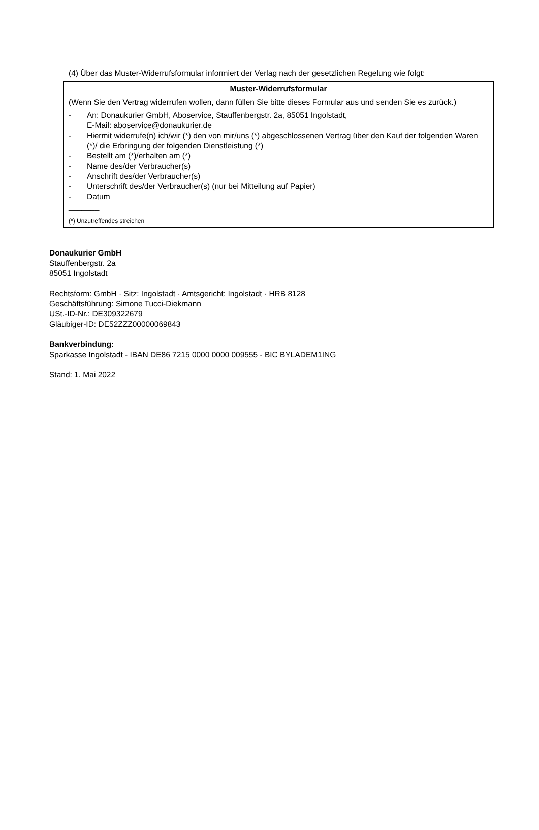(4) Über das Muster-Widerrufsformular informiert der Verlag nach der gesetzlichen Regelung wie folgt:
Muster-Widerrufsformular
(Wenn Sie den Vertrag widerrufen wollen, dann füllen Sie bitte dieses Formular aus und senden Sie es zurück.)
- An: Donaukurier GmbH, Aboservice, Stauffenbergstr. 2a, 85051 Ingolstadt,
E-Mail: aboservice@donaukurier.de
- Hiermit widerrufe(n) ich/wir (*) den von mir/uns (*) abgeschlossenen Vertrag über den Kauf der folgenden Waren (*)/ die Erbringung der folgenden Dienstleistung (*)
- Bestellt am (*)/erhalten am (*)
- Name des/der Verbraucher(s)
- Anschrift des/der Verbraucher(s)
- Unterschrift des/der Verbraucher(s) (nur bei Mitteilung auf Papier)
- Datum
_______
(*) Unzutreffendes streichen
Donaukurier GmbH
Stauffenbergstr. 2a
85051 Ingolstadt
Rechtsform: GmbH · Sitz: Ingolstadt · Amtsgericht: Ingolstadt · HRB 8128
Geschäftsführung: Simone Tucci-Diekmann
USt.-ID-Nr.: DE309322679
Gläubiger-ID: DE52ZZZ00000069843
Bankverbindung:
Sparkasse Ingolstadt - IBAN DE86 7215 0000 0000 009555 - BIC BYLADEM1ING
Stand: 1. Mai 2022